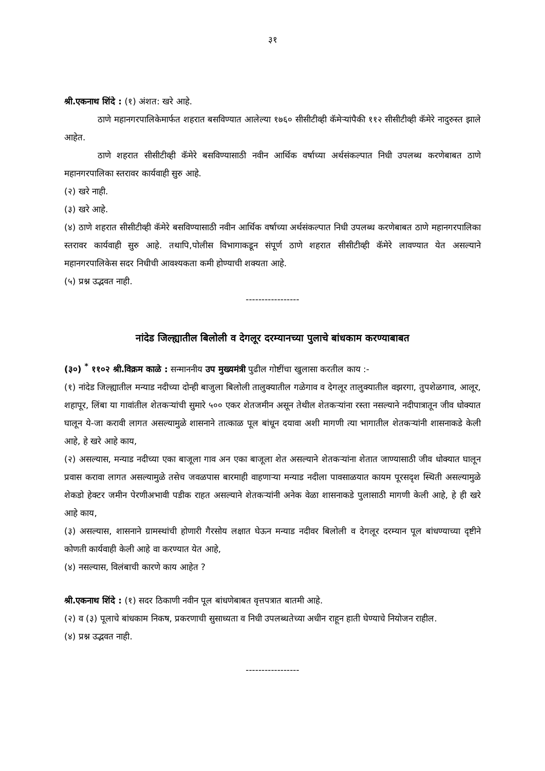३१
श्री.एकनाथ शिंदे : (१) अंशत: खरे आहे.
ठाणे महानगरपालिकेमार्फत शहरात बसविण्यात आलेल्या १७६० सीसीटीव्ही कॅमेऱ्यांपैकी ११२ सीसीटीव्ही कॅमेरे नादुरुस्त झाले आहेत.
ठाणे शहरात सीसीटीव्ही कॅमेरे बसविण्यासाठी नवीन आर्थिक वर्षाच्या अर्थसंकल्पात निधी उपलब्ध करणेबाबत ठाणे महानगरपालिका स्तरावर कार्यवाही सुरु आहे.
(२) खरे नाही.
(३) खरे आहे.
(४) ठाणे शहरात सीसीटीव्ही कॅमेरे बसविण्यासाठी नवीन आर्थिक वर्षाच्या अर्थसंकल्पात निधी उपलब्ध करणेबाबत ठाणे महानगरपालिका स्तरावर कार्यवाही सुरु आहे. तथापि,पोलीस विभागाकडून संपूर्ण ठाणे शहरात सीसीटीव्ही कॅमेरे लावण्यात येत असल्याने महानगरपालिकेस सदर निधीची आवश्यकता कमी होण्याची शक्यता आहे.
(५) प्रश्न उद्भवत नाही.
-----------------
नांदेड जिल्ह्यातील बिलोली व देगलूर दरम्यानच्या पुलाचे बांधकाम करण्याबाबत
(३०) <sup>*</sup> ११०२ श्री.विक्रम काळे : सन्माननीय उप मुख्यमंत्री पुढील गोष्टींचा खुलासा करतील काय :-
(१) नांदेड जिल्ह्यातील मन्याड नदीच्या दोन्ही बाजुला बिलोली तालुक्यातील गळेगाव व देगलूर तालुक्यातील वझरगा, तुपशेळगाव, आलूर, शहापूर, लिंबा या गावांतील शेतकऱ्यांची सुमारे ५०० एकर शेतजमीन असून तेथील शेतकऱ्यांना रस्ता नसल्याने नदीपात्रातून जीव धोक्यात घालून ये-जा करावी लागत असल्यामुळे शासनाने तात्काळ पूल बांधून दयावा अशी मागणी त्या भागातील शेतकऱ्यांनी शासनाकडे केली आहे, हे खरे आहे काय,
(२) असल्यास, मन्याड नदीच्या एका बाजूला गाव अन एका बाजूला शेत असल्याने शेतकऱ्यांना शेतात जाण्यासाठी जीव धोक्यात घालून प्रवास करावा लागत असल्यामुळे तसेच जवळपास बारमाही वाहणाऱ्या मन्याड नदीला पावसाळयात कायम पूरसदृश स्थिती असल्यामुळे शेकडो हेक्टर जमीन पेरणीअभावी पडीक राहत असल्याने शेतकऱ्यांनी अनेक वेळा शासनाकडे पुलासाठी मागणी केली आहे, हे ही खरे आहे काय,
(३) असल्यास, शासनाने ग्रामस्थांची होणारी गैरसोय लक्षात घेऊन मन्याड नदीवर बिलोली व देगलूर दरम्यान पूल बांधण्याच्या दृष्टीने कोणती कार्यवाही केली आहे वा करण्यात येत आहे,
(४) नसल्यास, विलंबाची कारणे काय आहेत ?
श्री.एकनाथ शिंदे : (१) सदर ठिकाणी नवीन पूल बांधणेबाबत वृत्तपत्रात बातमी आहे.
(२) व (३) पूलाचे बांधकाम निकष, प्रकरणाची सुसाध्यता व निधी उपलब्धतेच्या अधीन राहून हाती घेण्याचे नियोजन राहील.
(४) प्रश्न उद्भवत नाही.
-----------------